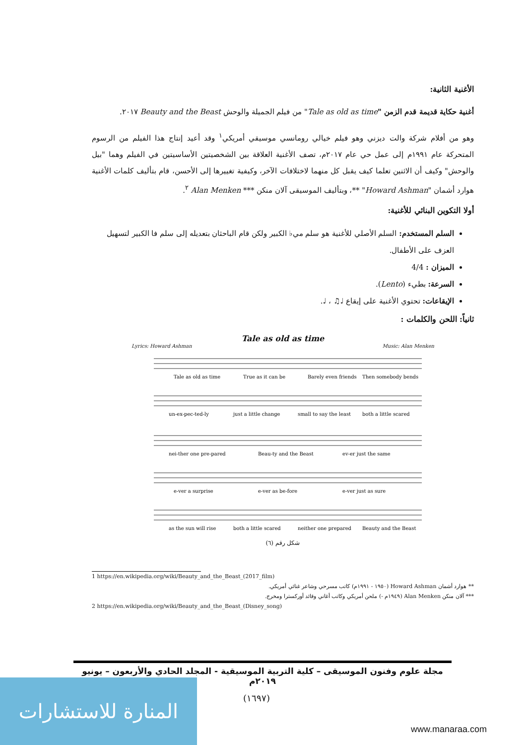الأغنية الثانية:
أغنية حكاية قديمة قدم الزمن "Tale as old as time" من فيلم الجميلة والوحش Beauty and the Beast ٢٠١٧.
وهو من أفلام شركة والت ديزني وهو فيلم خيالي رومانسي موسيقي أمريكي<sup>١</sup> وقد أعيد إنتاج هذا الفيلم من الرسوم المتحركة عام ١٩٩١م إلى عمل حي عام ٢٠١٧م، تصف الأغنية العلاقة بين الشخصيتين الأساسيتين في الفيلم وهما "بيل والوحش" وكيف أن الاثنين تعلما كيف يقبل كل منهما لاختلافات الآخر، وكيفية تغييرها إلى الأحسن، قام بتأليف كلمات الأغنية هوارد أشمان "Howard Ashman" **، وبتأليف الموسيقى آلان منكن *** Alan Menken <sup>٢</sup>.
أولا التكوين البنائي للأغنية:
السلم المستخدم: السلم الأصلي للأغنية هو سلم مي♭ الكبير ولكن قام الباحثان بتعديله إلى سلم فا الكبير لتسهيل العزف على الأطفال.
الميزان : 4/4
السرعة: بطيء (Lento).
الإيقاعات: تحتوي الأغنية على إيقاع ♩♫ ، ♩.
ثانياً: اللحن والكلمات :
Tale as old as time
Lyrics: Howard Ashman Music: Alan Menken
Tale as old as time
True as it can be
Barely even friends
Then somebody bends
un-ex-pec-ted-ly
just a little change
small to say the least
both a little scared
nei-ther one pre-pared
Beau-ty and the Beast
ev-er just the same
e-ver a surprise
e-ver as be-fore
e-ver just as sure
as the sun will rise
both a little scared
neither one prepared
Beauty and the Beast
شكل رقم (٦)
1 https://en.wikipedia.org/wiki/Beauty_and_the_Beast_(2017_film)
** هوارد أشمان Howard Ashman (١٩٥٠ - ١٩٩١م) كاتب مسرحي وشاعر غنائي أمريكي.
*** آلان منكن Alan Menken (١٩٤٩م -) ملحن أمريكي وكاتب أغاني وقائد أوركسترا ومخرج.
2 https://en.wikipedia.org/wiki/Beauty_and_the_Beast_(Disney_song)
مجلة علوم وفنون الموسيقى – كلية التربية الموسيقية - المجلد الحادي والأربعون – يونيو ٢٠١٩م
(١٦٩٧)
المنارة للاستشارات
www.manaraa.com